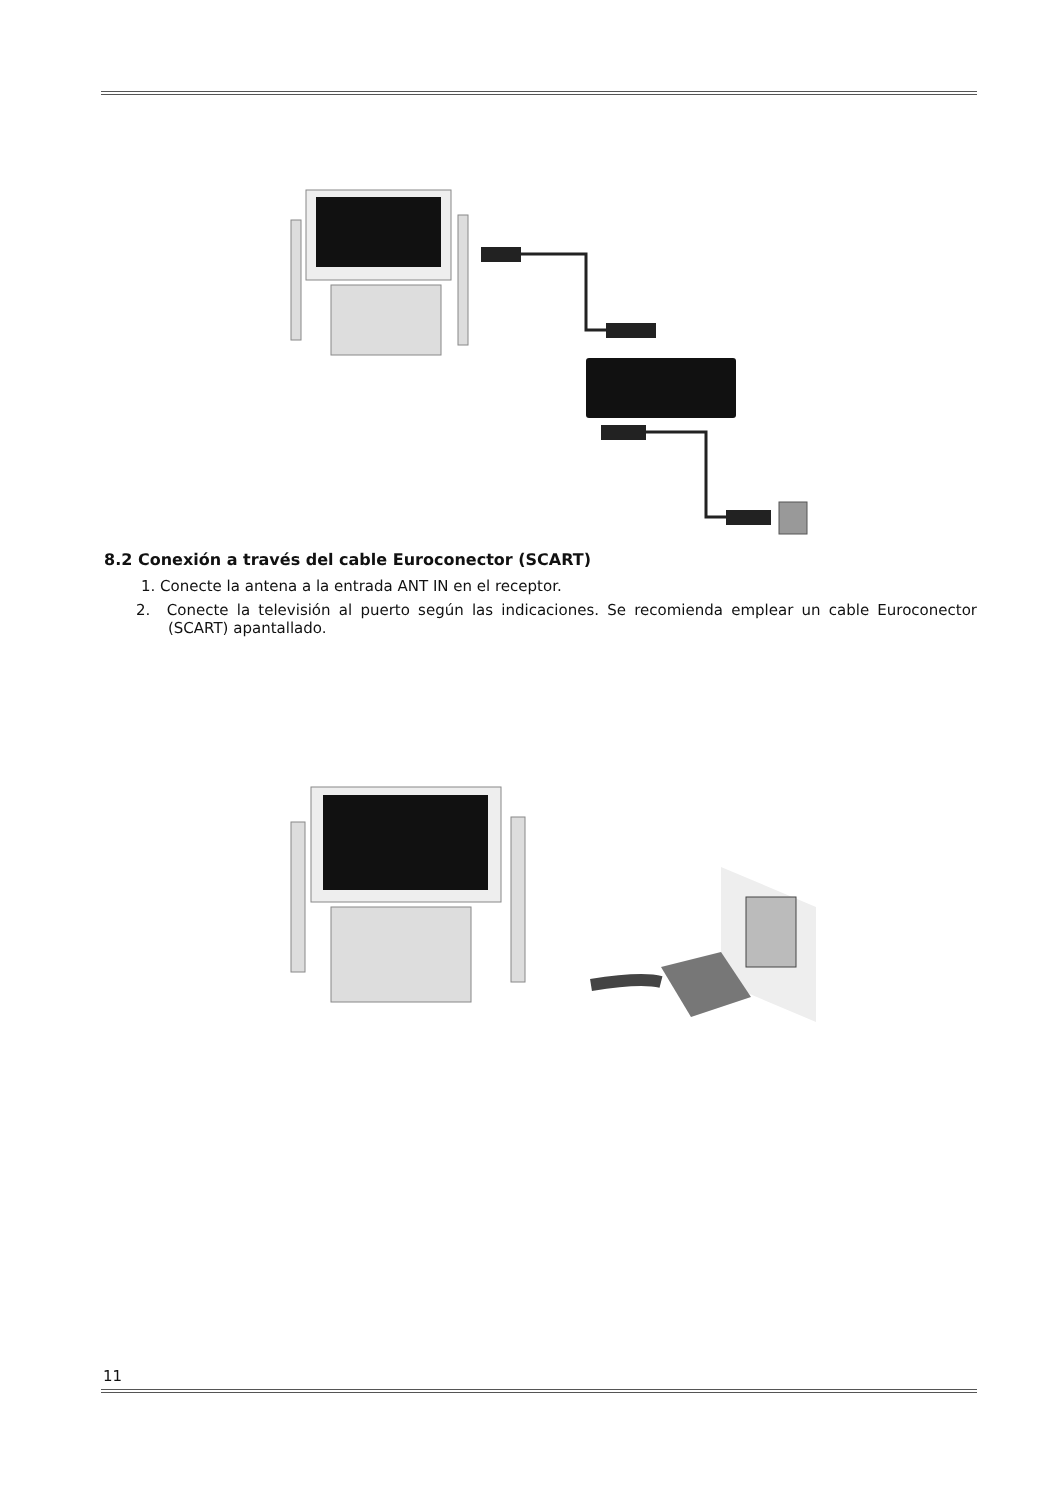8.2 Conexión a través del cable Euroconector (SCART)
1. Conecte la antena a la entrada ANT IN en el receptor.
2. Conecte la televisión al puerto según las indicaciones. Se recomienda emplear un cable Euroconector (SCART) apantallado.
11